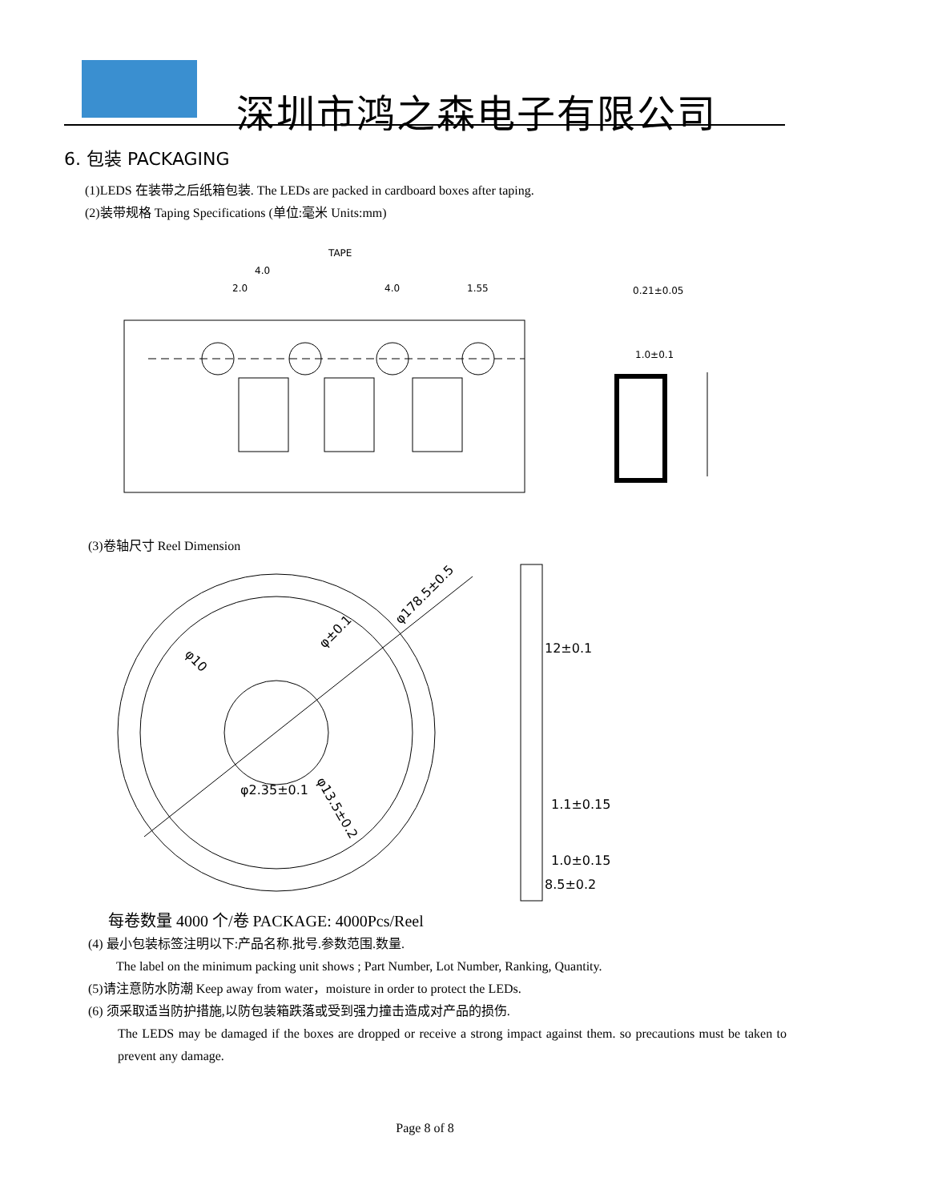深圳市鸿之森电子有限公司
6. 包装 PACKAGING
(1)LEDS 在装带之后纸箱包装. The LEDs are packed in cardboard boxes after taping.
(2)装带规格 Taping Specifications (单位:毫米 Units:mm)
TAPE
4.0
2.0
4.0
1.55
0.21±0.05
1.0±0.1
(3)卷轴尺寸 Reel Dimension
φ178.5±0.5
φ10
φ±0.1
φ2.35±0.1
φ13.5±0.2
12±0.1
1.1±0.15
1.0±0.15
8.5±0.2
每卷数量 4000 个/卷 PACKAGE: 4000Pcs/Reel
(4) 最小包装标签注明以下:产品名称.批号.参数范围.数量.
The label on the minimum packing unit shows ; Part Number, Lot Number, Ranking, Quantity.
(5)请注意防水防潮 Keep away from water，moisture in order to protect the LEDs.
(6) 须采取适当防护措施,以防包装箱跌落或受到强力撞击造成对产品的损伤.
The LEDS may be damaged if the boxes are dropped or receive a strong impact against them. so precautions must be taken to prevent any damage.
Page 8 of 8